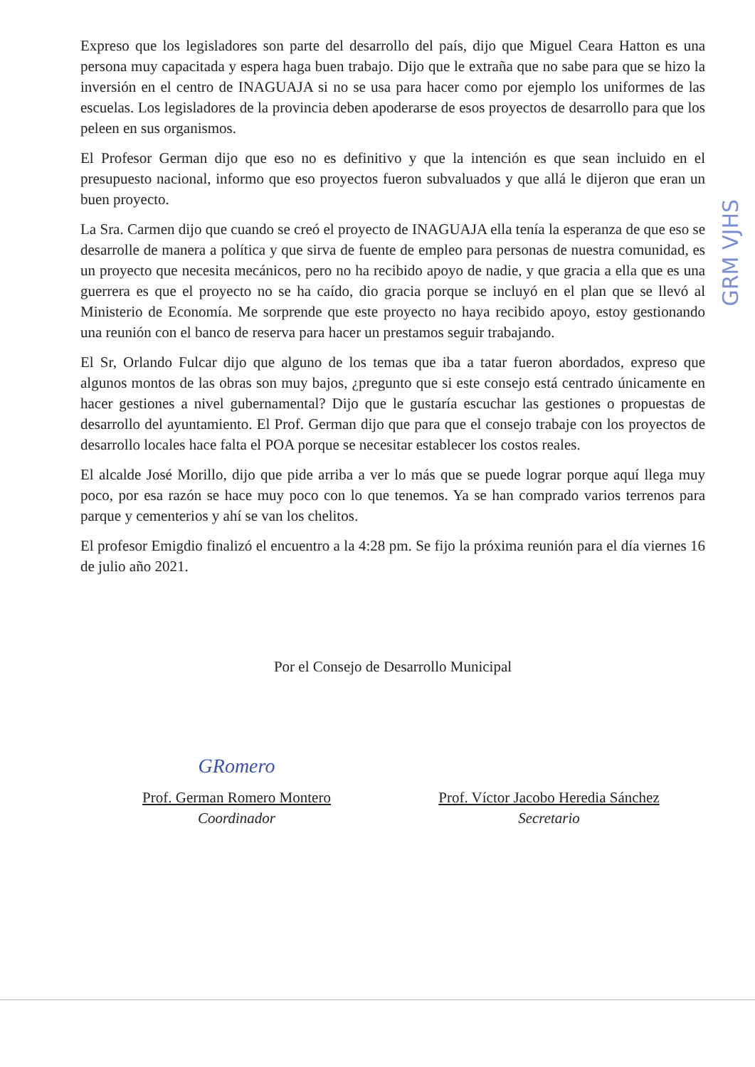Expreso que los legisladores son parte del desarrollo del país, dijo que Miguel Ceara Hatton es una persona muy capacitada y espera haga buen trabajo. Dijo que le extraña que no sabe para que se hizo la inversión en el centro de INAGUAJA si no se usa para hacer como por ejemplo los uniformes de las escuelas. Los legisladores de la provincia deben apoderarse de esos proyectos de desarrollo para que los peleen en sus organismos.
El Profesor German dijo que eso no es definitivo y que la intención es que sean incluido en el presupuesto nacional, informo que eso proyectos fueron subvaluados y que allá le dijeron que eran un buen proyecto.
La Sra. Carmen dijo que cuando se creó el proyecto de INAGUAJA ella tenía la esperanza de que eso se desarrolle de manera a política y que sirva de fuente de empleo para personas de nuestra comunidad, es un proyecto que necesita mecánicos, pero no ha recibido apoyo de nadie, y que gracia a ella que es una guerrera es que el proyecto no se ha caído, dio gracia porque se incluyó en el plan que se llevó al Ministerio de Economía. Me sorprende que este proyecto no haya recibido apoyo, estoy gestionando una reunión con el banco de reserva para hacer un prestamos seguir trabajando.
El Sr, Orlando Fulcar dijo que alguno de los temas que iba a tatar fueron abordados, expreso que algunos montos de las obras son muy bajos, ¿pregunto que si este consejo está centrado únicamente en hacer gestiones a nivel gubernamental? Dijo que le gustaría escuchar las gestiones o propuestas de desarrollo del ayuntamiento. El Prof. German dijo que para que el consejo trabaje con los proyectos de desarrollo locales hace falta el POA porque se necesitar establecer los costos reales.
El alcalde José Morillo, dijo que pide arriba a ver lo más que se puede lograr porque aquí llega muy poco, por esa razón se hace muy poco con lo que tenemos. Ya se han comprado varios terrenos para parque y cementerios y ahí se van los chelitos.
El profesor Emigdio finalizó el encuentro a la 4:28 pm. Se fijo la próxima reunión para el día viernes 16 de julio año 2021.
Por el Consejo de Desarrollo Municipal
GRomero
Prof. German Romero Montero
Coordinador
Prof. Víctor Jacobo Heredia Sánchez
Secretario
GRM VJHS